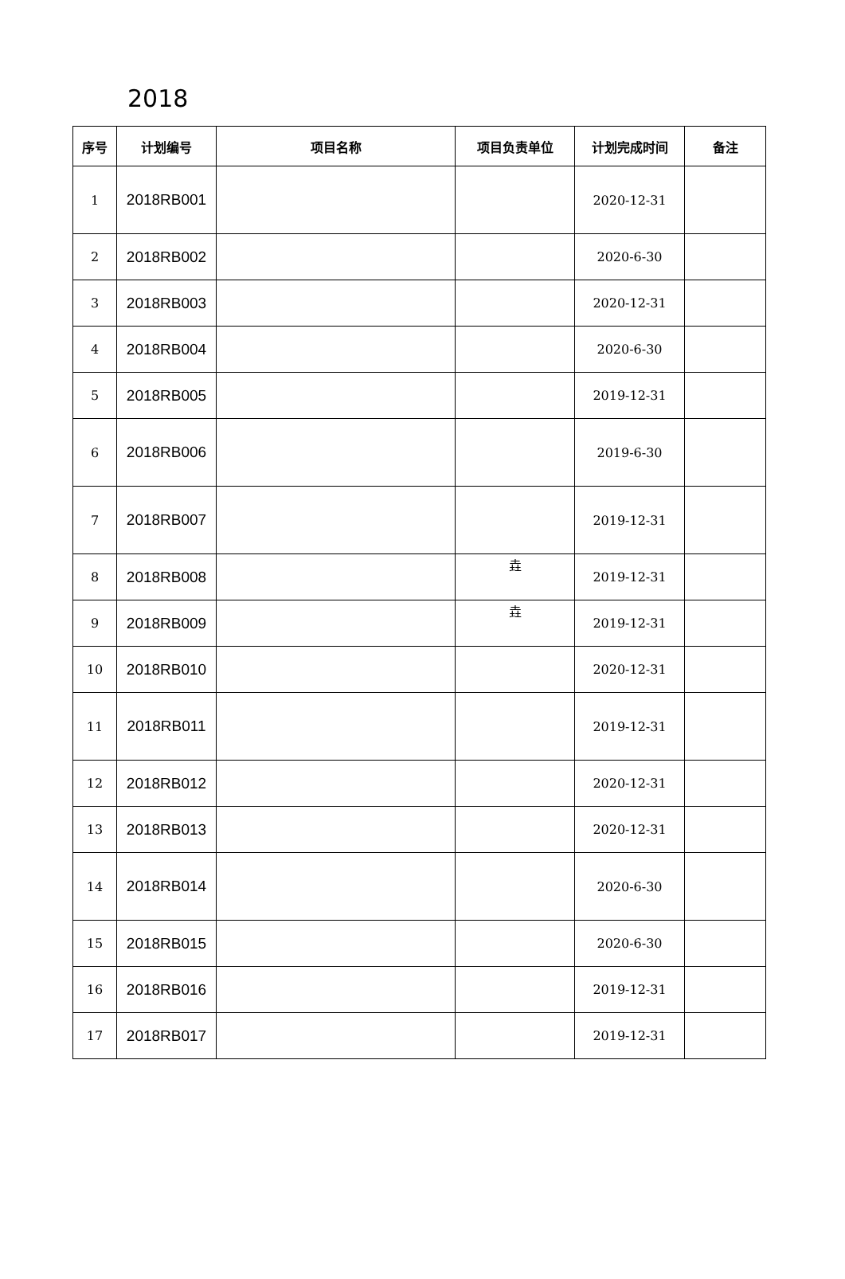2018
| 序号 | 计划编号 | 项目名称 | 项目负责单位 | 计划完成时间 | 备注 |
| --- | --- | --- | --- | --- | --- |
| 1 | 2018RB001 | | | 2020-12-31 | |
| 2 | 2018RB002 | | | 2020-6-30 | |
| 3 | 2018RB003 | | | 2020-12-31 | |
| 4 | 2018RB004 | | | 2020-6-30 | |
| 5 | 2018RB005 | | | 2019-12-31 | |
| 6 | 2018RB006 | | | 2019-6-30 | |
| 7 | 2018RB007 | | | 2019-12-31 | |
| 8 | 2018RB008 | | 垚 | 2019-12-31 | |
| 9 | 2018RB009 | | 垚 | 2019-12-31 | |
| 10 | 2018RB010 | | | 2020-12-31 | |
| 11 | 2018RB011 | | | 2019-12-31 | |
| 12 | 2018RB012 | | | 2020-12-31 | |
| 13 | 2018RB013 | | | 2020-12-31 | |
| 14 | 2018RB014 | | | 2020-6-30 | |
| 15 | 2018RB015 | | | 2020-6-30 | |
| 16 | 2018RB016 | | | 2019-12-31 | |
| 17 | 2018RB017 | | | 2019-12-31 | |